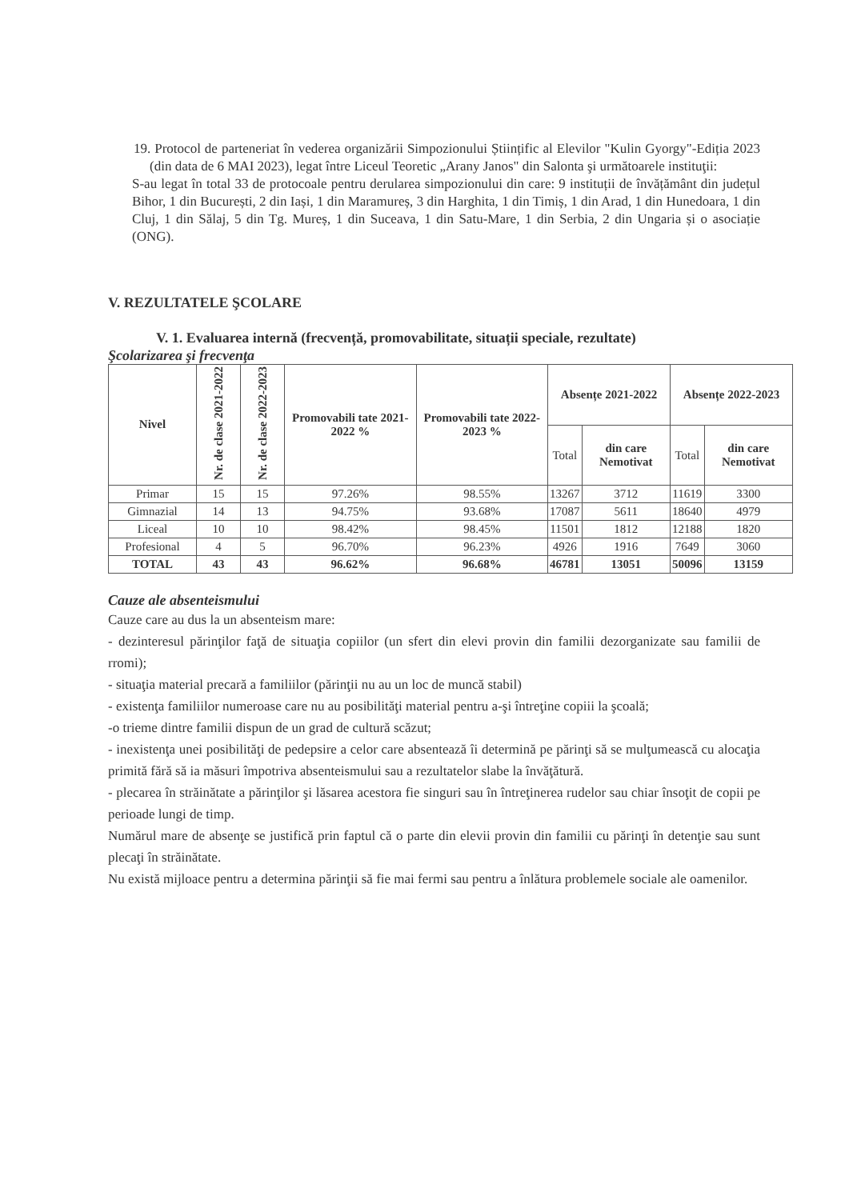19. Protocol de parteneriat în vederea organizării Simpozionului Științific al Elevilor "Kulin Gyorgy"-Ediția 2023 (din data de 6 MAI 2023), legat între Liceul Teoretic „Arany Janos" din Salonta şi următoarele instituţii:
S-au legat în total 33 de protocoale pentru derularea simpozionului din care: 9 instituții de învățământ din județul Bihor, 1 din București, 2 din Iași, 1 din Maramureș, 3 din Harghita, 1 din Timiș, 1 din Arad, 1 din Hunedoara, 1 din Cluj, 1 din Sălaj, 5 din Tg. Mureș, 1 din Suceava, 1 din Satu-Mare, 1 din Serbia, 2 din Ungaria și o asociație (ONG).
V. REZULTATELE ŞCOLARE
V. 1. Evaluarea internă (frecvență, promovabilitate, situații speciale, rezultate)
Şcolarizarea şi frecvenţa
| Nivel | Nr. de clase 2021-2022 | Nr. de clase 2022-2023 | Promovabili tate 2021-2022 % | Promovabili tate 2022-2023 % | Absențe 2021-2022 | | Absențe 2022-2023 | |
| --- | --- | --- | --- | --- | --- | --- | --- | --- |
| | | | | | Total | din care Nemotivat | Total | din care Nemotivat |
| Primar | 15 | 15 | 97.26% | 98.55% | 13267 | 3712 | 11619 | 3300 |
| Gimnazial | 14 | 13 | 94.75% | 93.68% | 17087 | 5611 | 18640 | 4979 |
| Liceal | 10 | 10 | 98.42% | 98.45% | 11501 | 1812 | 12188 | 1820 |
| Profesional | 4 | 5 | 96.70% | 96.23% | 4926 | 1916 | 7649 | 3060 |
| TOTAL | 43 | 43 | 96.62% | 96.68% | 46781 | 13051 | 50096 | 13159 |
Cauze ale absenteismului
Cauze care au dus la un absenteism mare:
- dezinteresul părinţilor faţă de situaţia copiilor (un sfert din elevi provin din familii dezorganizate sau familii de rromi);
- situaţia material precară a familiilor (părinţii nu au un loc de muncă stabil)
- existenţa familiilor numeroase care nu au posibilităţi material pentru a-şi întreţine copiii la şcoală;
-o trieme dintre familii dispun de un grad de cultură scăzut;
- inexistenţa unei posibilităţi de pedepsire a celor care absentează îi determină pe părinţi să se mulţumească cu alocaţia primită fără să ia măsuri împotriva absenteismului sau a rezultatelor slabe la învăţătură.
- plecarea în străinătate a părinţilor şi lăsarea acestora fie singuri sau în întreţinerea rudelor sau chiar însoţit de copii pe perioade lungi de timp.
Numărul mare de absenţe se justifică prin faptul că o parte din elevii provin din familii cu părinţi în detenţie sau sunt plecaţi în străinătate.
Nu există mijloace pentru a determina părinţii să fie mai fermi sau pentru a înlătura problemele sociale ale oamenilor.